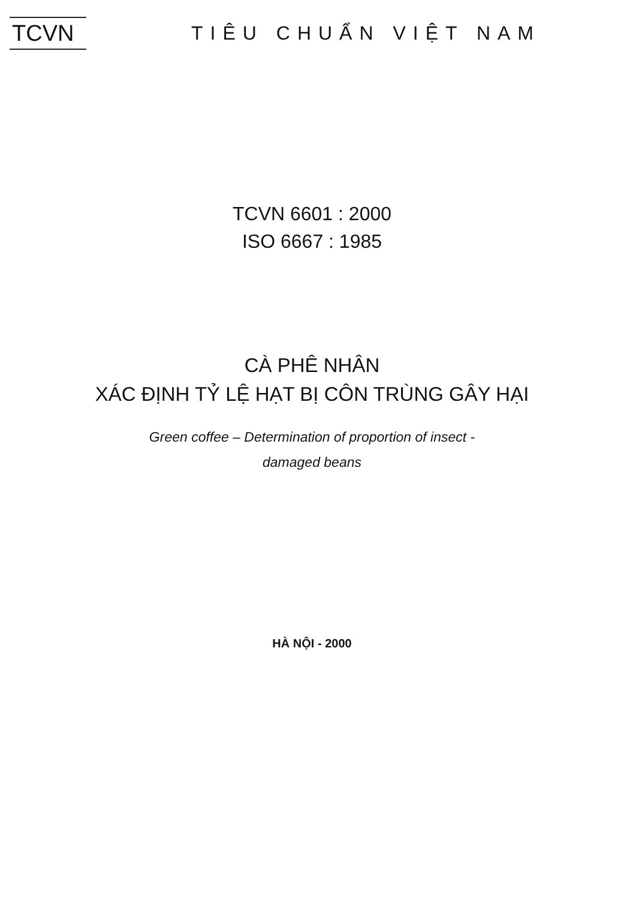TCVN
TIÊU CHUẨN VIỆT NAM
TCVN 6601 : 2000
ISO 6667 : 1985
CÀ PHÊ NHÂN
XÁC ĐỊNH TỶ LỆ HẠT BỊ CÔN TRÙNG GÂY HẠI
Green coffee – Determination of proportion of insect -
damaged beans
HÀ NỘI - 2000